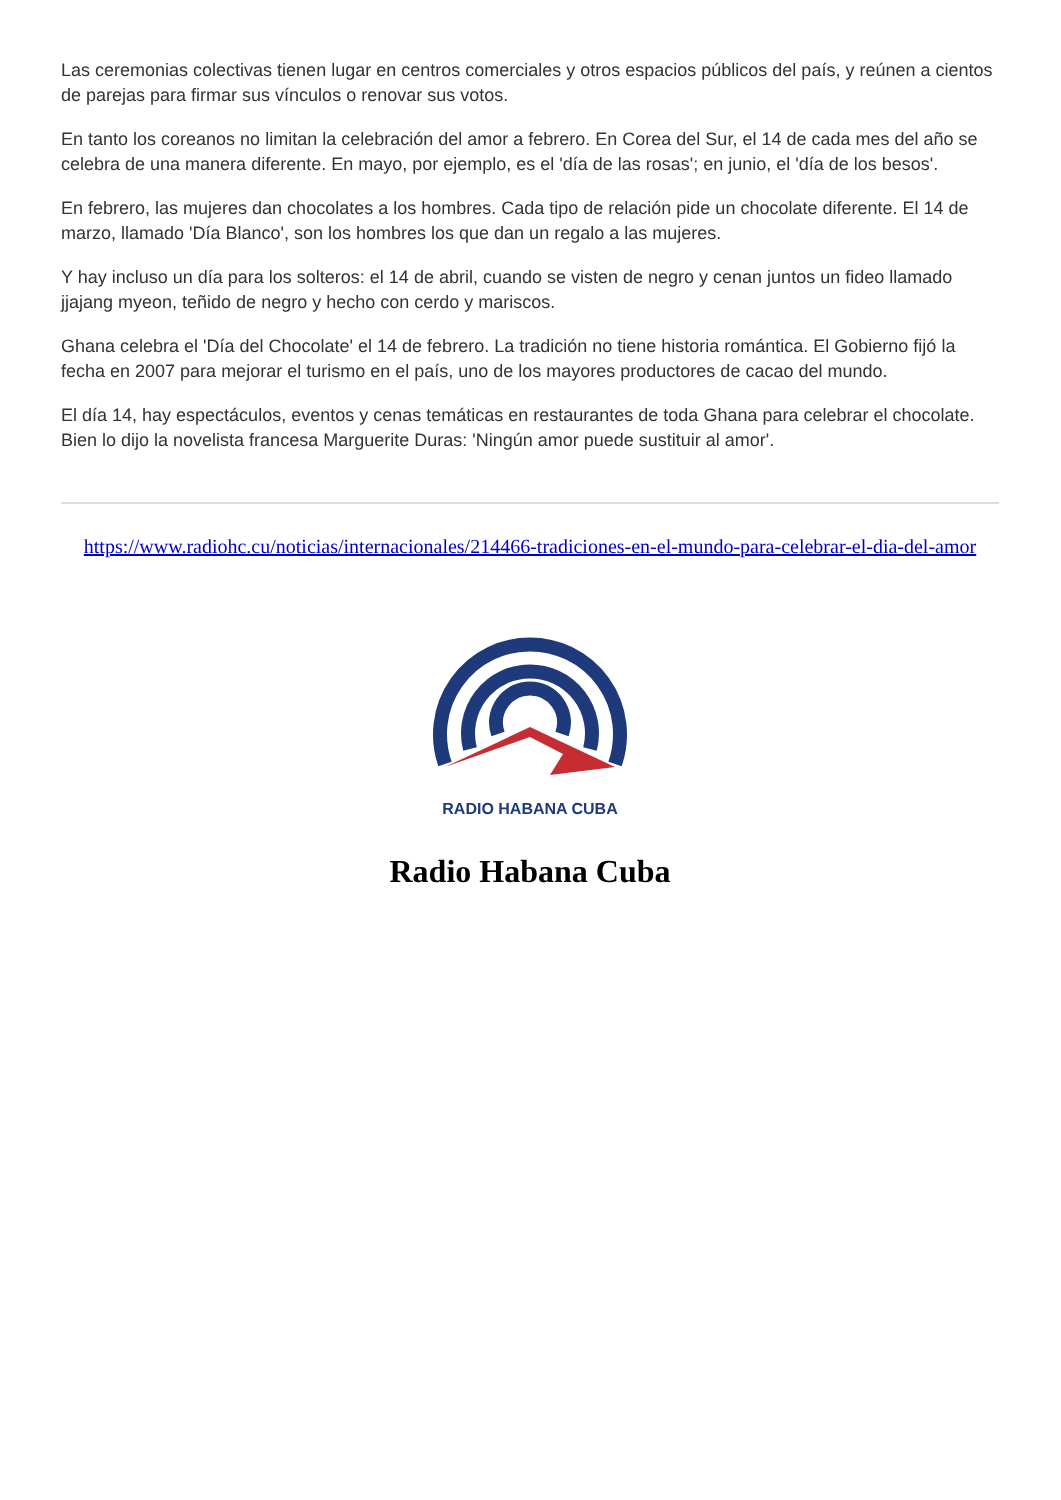Las ceremonias colectivas tienen lugar en centros comerciales y otros espacios públicos del país, y reúnen a cientos de parejas para firmar sus vínculos o renovar sus votos.
En tanto los coreanos no limitan la celebración del amor a febrero. En Corea del Sur, el 14 de cada mes del año se celebra de una manera diferente. En mayo, por ejemplo, es el 'día de las rosas'; en junio, el 'día de los besos'.
En febrero, las mujeres dan chocolates a los hombres. Cada tipo de relación pide un chocolate diferente. El 14 de marzo, llamado 'Día Blanco', son los hombres los que dan un regalo a las mujeres.
Y hay incluso un día para los solteros: el 14 de abril, cuando se visten de negro y cenan juntos un fideo llamado jjajang myeon, teñido de negro y hecho con cerdo y mariscos.
Ghana celebra el 'Día del Chocolate' el 14 de febrero. La tradición no tiene historia romántica. El Gobierno fijó la fecha en 2007 para mejorar el turismo en el país, uno de los mayores productores de cacao del mundo.
El día 14, hay espectáculos, eventos y cenas temáticas en restaurantes de toda Ghana para celebrar el chocolate. Bien lo dijo la novelista francesa Marguerite Duras: 'Ningún amor puede sustituir al amor'.
https://www.radiohc.cu/noticias/internacionales/214466-tradiciones-en-el-mundo-para-celebrar-el-dia-del-amor
RADIO HABANA CUBA
Radio Habana Cuba